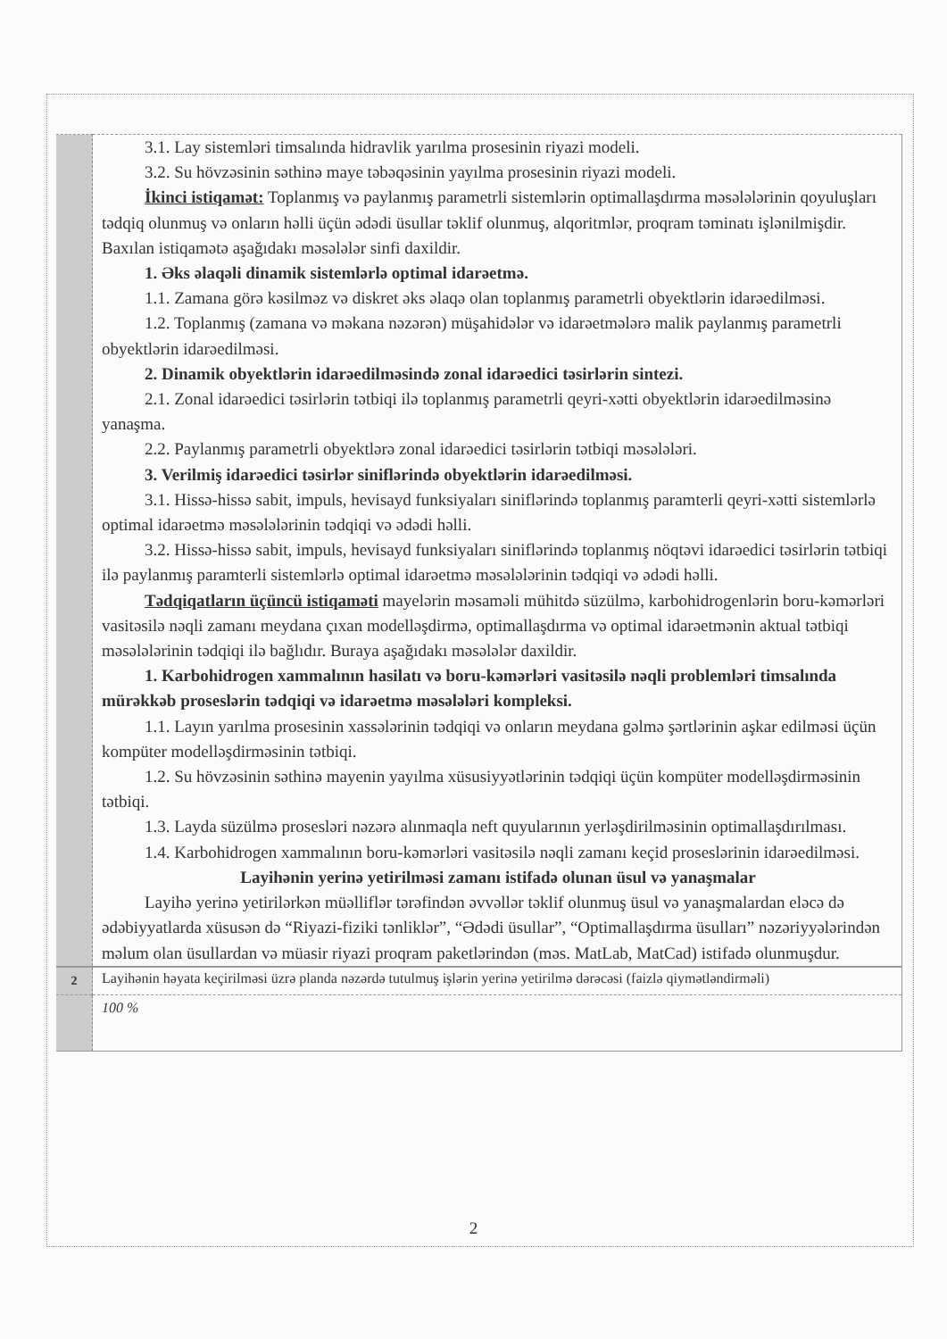| | 3.1. Lay sistemləri timsalında hidravlik yarılma prosesinin riyazi modeli. 3.2. Su hövzəsinin səthinə maye təbəqəsinin yayılma prosesinin riyazi modeli. İkinci istiqamət: Toplanmış və paylanmış parametrli sistemlərin optimallaşdırma məsələlərinin qoyuluşları tədqiq olunmuş və onların həlli üçün ədədi üsullar təklif olunmuş, alqoritmlər, proqram təminatı işlənilmişdir. Baxılan istiqamətə aşağıdakı məsələlər sinfi daxildir. 1. Əks əlaqəli dinamik sistemlərlə optimal idarəetmə. 1.1. Zamana görə kəsilməz və diskret əks əlaqə olan toplanmış parametrli obyektlərin idarəedilməsi. 1.2. Toplanmış (zamana və məkana nəzərən) müşahidələr və idarəetmələrə malik paylanmış parametrli obyektlərin idarəedilməsi. 2. Dinamik obyektlərin idarəedilməsində zonal idarəedici təsirlərin sintezi. 2.1. Zonal idarəedici təsirlərin tətbiqi ilə toplanmış parametrli qeyri-xətti obyektlərin idarəedilməsinə yanaşma. 2.2. Paylanmış parametrli obyektlərə zonal idarəedici təsirlərin tətbiqi məsələləri. 3. Verilmiş idarəedici təsirlər siniflərində obyektlərin idarəedilməsi. 3.1. Hissə-hissə sabit, impuls, hevisayd funksiyaları siniflərində toplanmış paramterli qeyri-xətti sistemlərlə optimal idarəetmə məsələlərinin tədqiqi və ədədi həlli. 3.2. Hissə-hissə sabit, impuls, hevisayd funksiyaları siniflərində toplanmış nöqtəvi idarəedici təsirlərin tətbiqi ilə paylanmış paramterli sistemlərlə optimal idarəetmə məsələlərinin tədqiqi və ədədi həlli. Tədqiqatların üçüncü istiqaməti mayelərin məsaməli mühitdə süzülmə, karbohidrogenlərin boru-kəmərləri vasitəsilə nəqli zamanı meydana çıxan modelləşdirmə, optimallaşdırma və optimal idarəetmənin aktual tətbiqi məsələlərinin tədqiqi ilə bağlıdır. Buraya aşağıdakı məsələlər daxildir. 1. Karbohidrogen xammalının hasilatı və boru-kəmərləri vasitəsilə nəqli problemləri timsalında mürəkkəb proseslərin tədqiqi və idarəetmə məsələləri kompleksi. 1.1. Layın yarılma prosesinin xassələrinin tədqiqi və onların meydana gəlmə şərtlərinin aşkar edilməsi üçün kompüter modelləşdirməsinin tətbiqi. 1.2. Su hövzəsinin səthinə mayenin yayılma xüsusiyyətlərinin tədqiqi üçün kompüter modelləşdirməsinin tətbiqi. 1.3. Layda süzülmə prosesləri nəzərə alınmaqla neft quyularının yerləşdirilməsinin optimallaşdırılması. 1.4. Karbohidrogen xammalının boru-kəmərləri vasitəsilə nəqli zamanı keçid proseslərinin idarəedilməsi. Layihənin yerinə yetirilməsi zamanı istifadə olunan üsul və yanaşmalar Layihə yerinə yetirilərkən müəlliflər tərəfindən əvvəllər təklif olunmuş üsul və yanaşmalardan eləcə də ədəbiyyatlarda xüsusən də “Riyazi-fiziki tənliklər”, “Ədədi üsullar”, “Optimallaşdırma üsulları” nəzəriyyələrindən məlum olan üsullardan və müasir riyazi proqram paketlərindən (məs. MatLab, MatCad) istifadə olunmuşdur. |
| 2 | Layihənin həyata keçirilməsi üzrə planda nəzərdə tutulmuş işlərin yerinə yetirilmə dərəcəsi (faizlə qiymətləndirməli) |
| | 100 % |
2